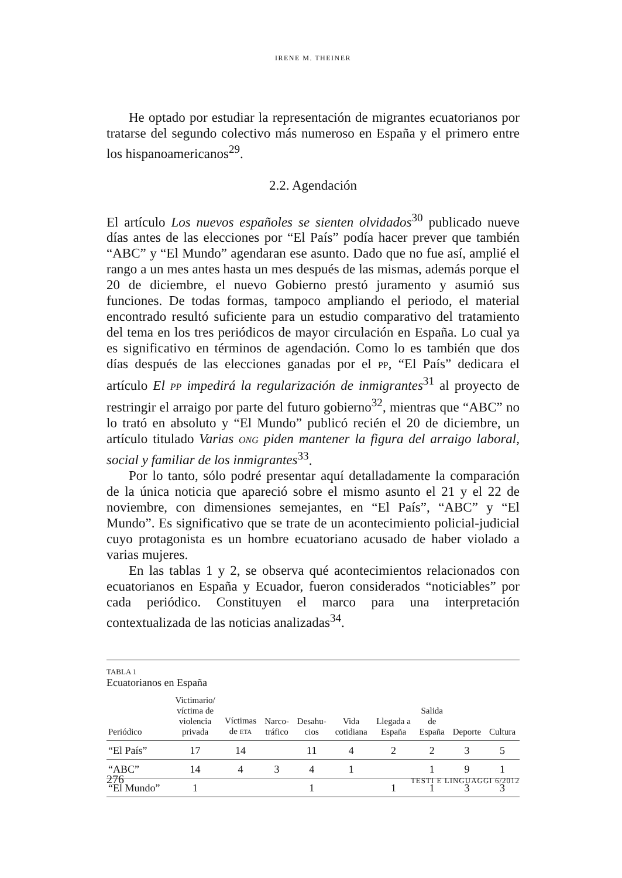IRENE M. THEINER
He optado por estudiar la representación de migrantes ecuatorianos por tratarse del segundo colectivo más numeroso en España y el primero entre los hispanoamericanos<sup>29</sup>.
2.2. Agendación
El artículo Los nuevos españoles se sienten olvidados<sup>30</sup> publicado nueve días antes de las elecciones por “El País” podía hacer prever que también “ABC” y “El Mundo” agendaran ese asunto. Dado que no fue así, amplié el rango a un mes antes hasta un mes después de las mismas, además porque el 20 de diciembre, el nuevo Gobierno prestó juramento y asumió sus funciones. De todas formas, tampoco ampliando el periodo, el material encontrado resultó suficiente para un estudio comparativo del tratamiento del tema en los tres periódicos de mayor circulación en España. Lo cual ya es significativo en términos de agendación. Como lo es también que dos días después de las elecciones ganadas por el PP, “El País” dedicara el artículo El PP impedirá la regularización de inmigrantes<sup>31</sup> al proyecto de restringir el arraigo por parte del futuro gobierno<sup>32</sup>, mientras que “ABC” no lo trató en absoluto y “El Mundo” publicó recién el 20 de diciembre, un artículo titulado Varias ONG piden mantener la figura del arraigo laboral, social y familiar de los inmigrantes<sup>33</sup>.
Por lo tanto, sólo podré presentar aquí detalladamente la comparación de la única noticia que apareció sobre el mismo asunto el 21 y el 22 de noviembre, con dimensiones semejantes, en “El País”, “ABC” y “El Mundo”. Es significativo que se trate de un acontecimiento policial-judicial cuyo protagonista es un hombre ecuatoriano acusado de haber violado a varias mujeres.
En las tablas 1 y 2, se observa qué acontecimientos relacionados con ecuatorianos en España y Ecuador, fueron considerados “noticiables” por cada periódico. Constituyen el marco para una interpretación contextualizada de las noticias analizadas<sup>34</sup>.
TABLA 1
Ecuatorianos en España
| Periódico | Victimario/ víctima de violencia privada | Víctimas de ETA | Narco- tráfico | Desahu- cios | Vida cotidiana | Llegada a España | Salida de España | Deporte | Cultura |
| --- | --- | --- | --- | --- | --- | --- | --- | --- | --- |
| “El País” | 17 | 14 | | 11 | 4 | 2 | 2 | 3 | 5 |
| “ABC” | 14 | 4 | 3 | 4 | 1 | | 1 | 9 | 1 |
| “El Mundo” | 1 | | | 1 | | 1 | 1 | 3 | 3 |
276 TESTI E LINGUAGGI 6/2012